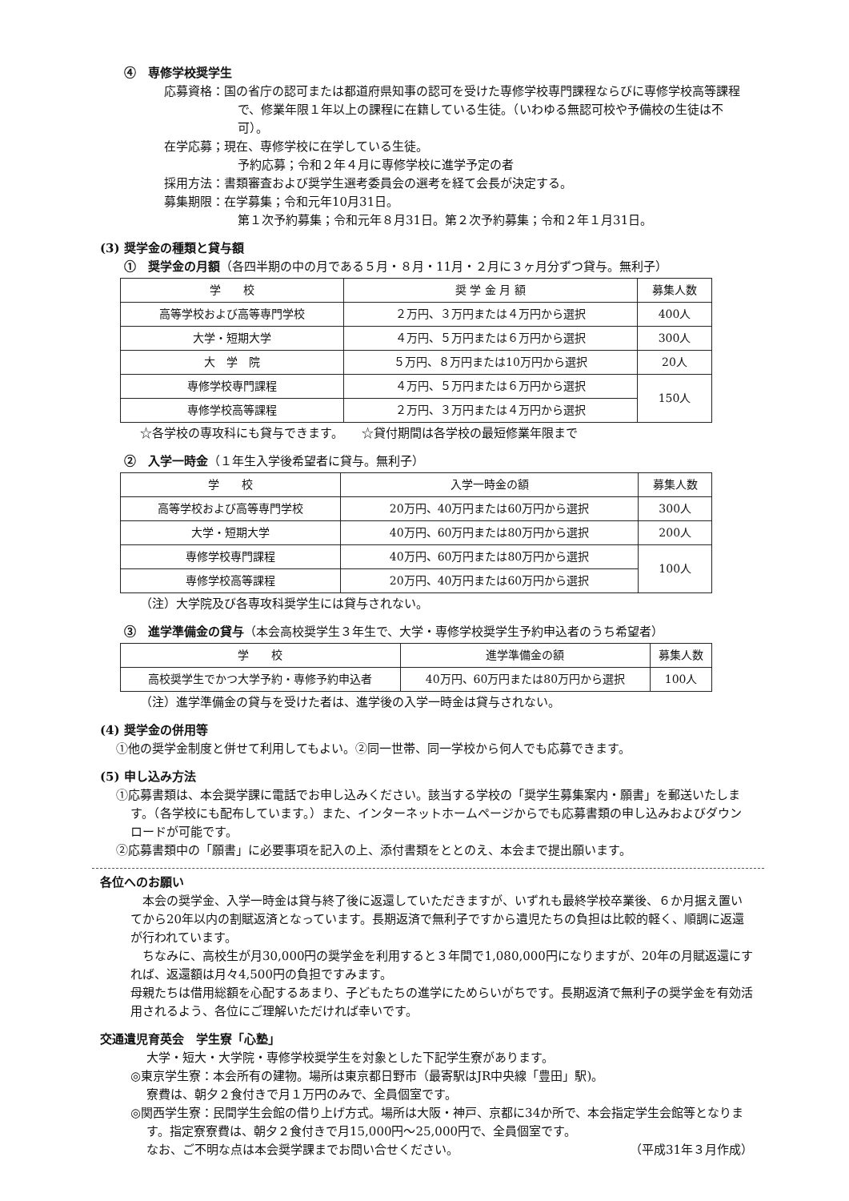④　専修学校奨学生
応募資格：国の省庁の認可または都道府県知事の認可を受けた専修学校専門課程ならびに専修学校高等課程で、修業年限１年以上の課程に在籍している生徒。（いわゆる無認可校や予備校の生徒は不可）。
在学応募；現在、専修学校に在学している生徒。
予約応募；令和２年４月に専修学校に進学予定の者
採用方法：書類審査および奨学生選考委員会の選考を経て会長が決定する。
募集期限：在学募集；令和元年10月31日。
第１次予約募集；令和元年８月31日。第２次予約募集；令和２年１月31日。
(3) 奨学金の種類と貸与額
①　奨学金の月額（各四半期の中の月である５月・８月・11月・２月に３ヶ月分ずつ貸与。無利子）
| 学 校 | 奨 学 金 月 額 | 募集人数 |
| --- | --- | --- |
| 高等学校および高等専門学校 | ２万円、３万円または４万円から選択 | 400人 |
| 大学・短期大学 | ４万円、５万円または６万円から選択 | 300人 |
| 大 学 院 | ５万円、８万円または10万円から選択 | 20人 |
| 専修学校専門課程 | ４万円、５万円または６万円から選択 | 150人 |
| 専修学校高等課程 | ２万円、３万円または４万円から選択 | |
☆各学校の専攻科にも貸与できます。　　☆貸付期間は各学校の最短修業年限まで
②　入学一時金（１年生入学後希望者に貸与。無利子）
| 学 校 | 入学一時金の額 | 募集人数 |
| --- | --- | --- |
| 高等学校および高等専門学校 | 20万円、40万円または60万円から選択 | 300人 |
| 大学・短期大学 | 40万円、60万円または80万円から選択 | 200人 |
| 専修学校専門課程 | 40万円、60万円または80万円から選択 | 100人 |
| 専修学校高等課程 | 20万円、40万円または60万円から選択 | |
（注）大学院及び各専攻科奨学生には貸与されない。
③　進学準備金の貸与（本会高校奨学生３年生で、大学・専修学校奨学生予約申込者のうち希望者）
| 学 校 | 進学準備金の額 | 募集人数 |
| --- | --- | --- |
| 高校奨学生でかつ大学予約・専修予約申込者 | 40万円、60万円または80万円から選択 | 100人 |
（注）進学準備金の貸与を受けた者は、進学後の入学一時金は貸与されない。
(4) 奨学金の併用等
①他の奨学金制度と併せて利用してもよい。②同一世帯、同一学校から何人でも応募できます。
(5) 申し込み方法
①応募書類は、本会奨学課に電話でお申し込みください。該当する学校の「奨学生募集案内・願書」を郵送いたします。（各学校にも配布しています。）また、インターネットホームページからでも応募書類の申し込みおよびダウンロードが可能です。
②応募書類中の「願書」に必要事項を記入の上、添付書類をととのえ、本会まで提出願います。
各位へのお願い
　本会の奨学金、入学一時金は貸与終了後に返還していただきますが、いずれも最終学校卒業後、６か月据え置いてから20年以内の割賦返済となっています。長期返済で無利子ですから遺児たちの負担は比較的軽く、順調に返還が行われています。
　ちなみに、高校生が月30,000円の奨学金を利用すると３年間で1,080,000円になりますが、20年の月賦返還にすれば、返還額は月々4,500円の負担ですみます。
母親たちは借用総額を心配するあまり、子どもたちの進学にためらいがちです。長期返済で無利子の奨学金を有効活用されるよう、各位にご理解いただければ幸いです。
交通遺児育英会　学生寮「心塾」
大学・短大・大学院・専修学校奨学生を対象とした下記学生寮があります。
◎東京学生寮：本会所有の建物。場所は東京都日野市（最寄駅はJR中央線「豊田」駅)。
寮費は、朝夕２食付きで月１万円のみで、全員個室です。
◎関西学生寮：民間学生会館の借り上げ方式。場所は大阪・神戸、京都に34か所で、本会指定学生会館等となります。指定寮寮費は、朝夕２食付きで月15,000円～25,000円で、全員個室です。
なお、ご不明な点は本会奨学課までお問い合せください。 （平成31年３月作成）